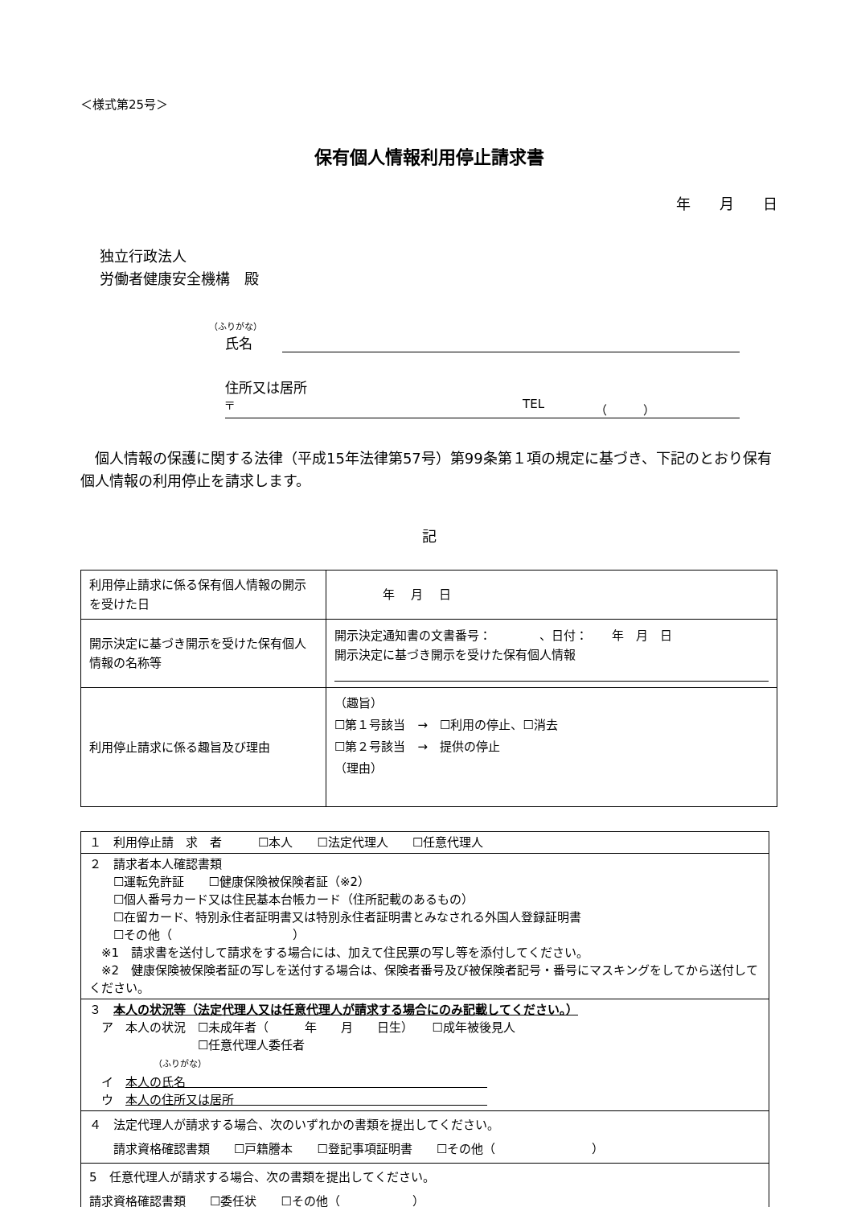＜様式第25号＞
保有個人情報利用停止請求書
年　　月　　日
独立行政法人
労働者健康安全機構　殿
（ふりがな）
氏名　
住所又は居所
〒 TEL （　　　）
個人情報の保護に関する法律（平成15年法律第57号）第99条第１項の規定に基づき、下記のとおり保有個人情報の利用停止を請求します。
記
| 利用停止請求に係る保有個人情報の開示を受けた日 | 年 月 日 |
| 開示決定に基づき開示を受けた保有個人情報の名称等 | 開示決定通知書の文書番号： 、日付： 年 月 日 開示決定に基づき開示を受けた保有個人情報 |
| 利用停止請求に係る趣旨及び理由 | （趣旨） ☐第１号該当 → ☐利用の停止、☐消去 ☐第２号該当 → 提供の停止 （理由） |
| １ 利用停止請 求 者 ☐本人 ☐法定代理人 ☐任意代理人 |
| ２ 請求者本人確認書類 ☐運転免許証 ☐健康保険被保険者証（※2） ☐個人番号カード又は住民基本台帳カード（住所記載のあるもの） ☐在留カード、特別永住者証明書又は特別永住者証明書とみなされる外国人登録証明書 ☐その他（ ） ※1 請求書を送付して請求をする場合には、加えて住民票の写し等を添付してください。 ※2 健康保険被保険者証の写しを送付する場合は、保険者番号及び被保険者記号・番号にマスキングをしてから送付してください。 |
| ３ 本人の状況等（法定代理人又は任意代理人が請求する場合にのみ記載してください。） ア 本人の状況 ☐未成年者（ 年 月 日生） ☐成年被後見人 ☐任意代理人委任者 （ふりがな） イ 本人の氏名 ウ 本人の住所又は居所 |
| ４ 法定代理人が請求する場合、次のいずれかの書類を提出してください。 請求資格確認書類 ☐戸籍謄本 ☐登記事項証明書 ☐その他（ ） |
| 5 任意代理人が請求する場合、次の書類を提出してください。 請求資格確認書類 ☐委任状 ☐その他（ ） |